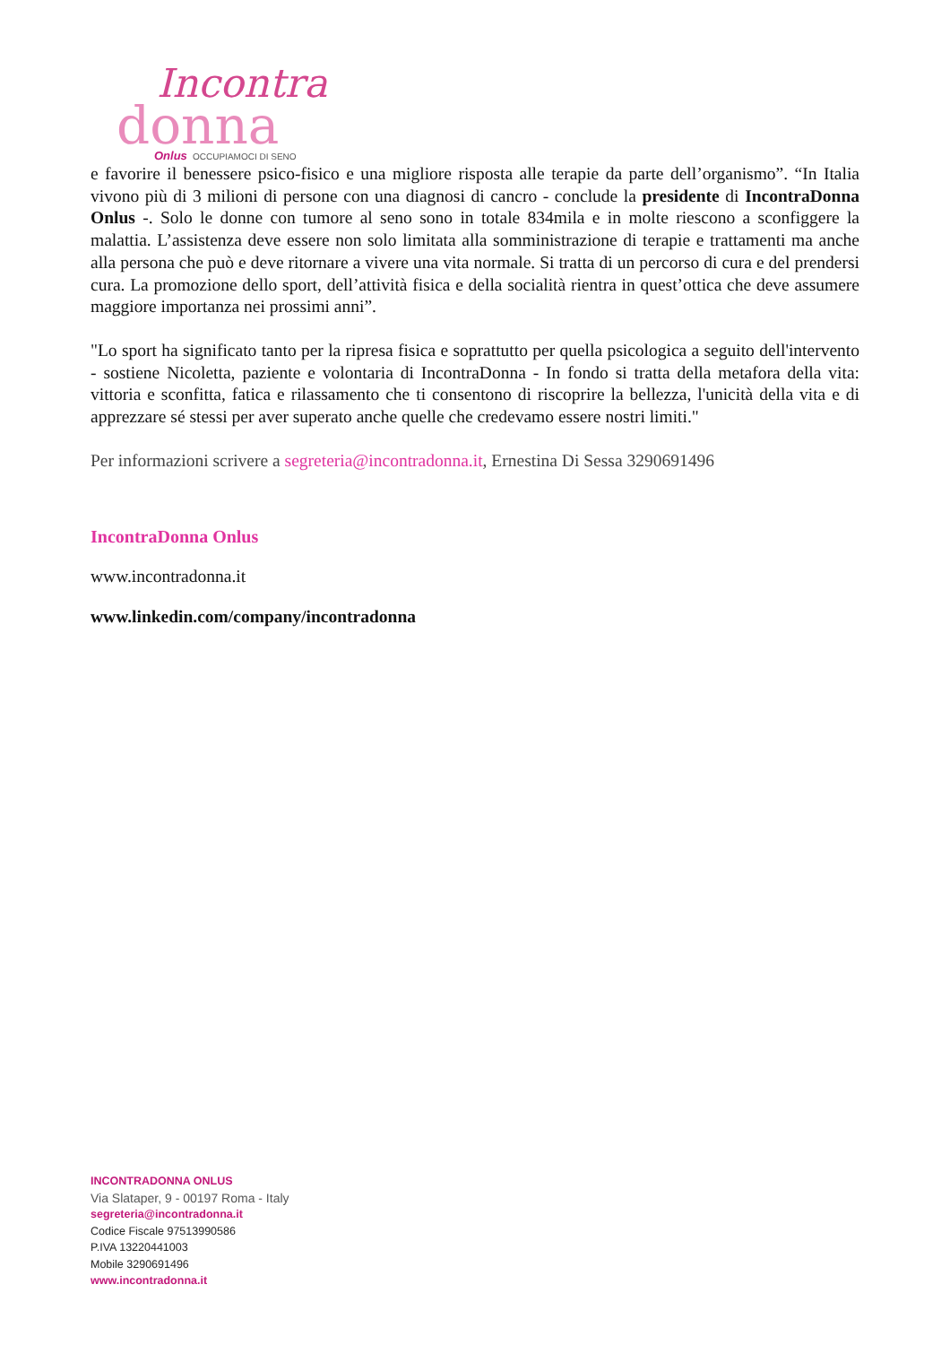Incontra
donna
Onlus
OCCUPIAMOCI DI SENO
e favorire il benessere psico-fisico e una migliore risposta alle terapie da parte dell’organismo”. “In Italia vivono più di 3 milioni di persone con una diagnosi di cancro - conclude la presidente di IncontraDonna Onlus -. Solo le donne con tumore al seno sono in totale 834mila e in molte riescono a sconfiggere la malattia. L’assistenza deve essere non solo limitata alla somministrazione di terapie e trattamenti ma anche alla persona che può e deve ritornare a vivere una vita normale. Si tratta di un percorso di cura e del prendersi cura. La promozione dello sport, dell’attività fisica e della socialità rientra in quest’ottica che deve assumere maggiore importanza nei prossimi anni”.
"Lo sport ha significato tanto per la ripresa fisica e soprattutto per quella psicologica a seguito dell'intervento - sostiene Nicoletta, paziente e volontaria di IncontraDonna - In fondo si tratta della metafora della vita: vittoria e sconfitta, fatica e rilassamento che ti consentono di riscoprire la bellezza, l'unicità della vita e di apprezzare sé stessi per aver superato anche quelle che credevamo essere nostri limiti."
Per informazioni scrivere a segreteria@incontradonna.it, Ernestina Di Sessa 3290691496
IncontraDonna Onlus
www.incontradonna.it
www.linkedin.com/company/incontradonna
INCONTRADONNA ONLUS
Via Slataper, 9 - 00197 Roma - Italy
segreteria@incontradonna.it
Codice Fiscale 97513990586
P.IVA 13220441003
Mobile 3290691496
www.incontradonna.it